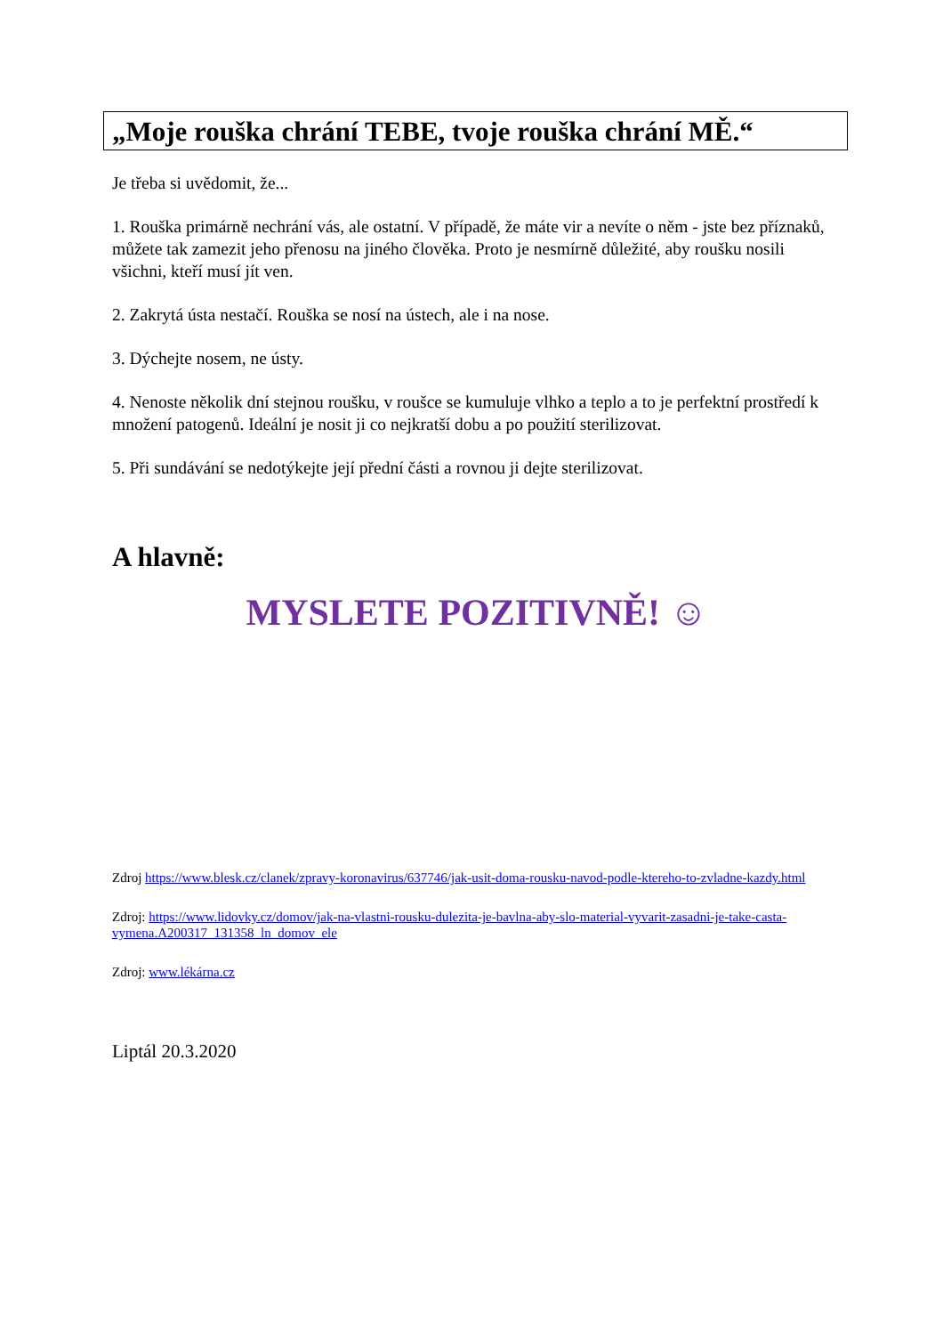„Moje rouška chrání TEBE, tvoje rouška chrání MĚ.“
Je třeba si uvědomit, že...
1. Rouška primárně nechrání vás, ale ostatní. V případě, že máte vir a nevíte o něm - jste bez příznaků, můžete tak zamezit jeho přenosu na jiného člověka. Proto je nesmírně důležité, aby roušku nosili všichni, kteří musí jít ven.
2. Zakrytá ústa nestačí. Rouška se nosí na ústech, ale i na nose.
3. Dýchejte nosem, ne ústy.
4. Nenoste několik dní stejnou roušku, v roušce se kumuluje vlhko a teplo a to je perfektní prostředí k množení patogenů. Ideální je nosit ji co nejkratší dobu a po použití sterilizovat.
5. Při sundávání se nedotýkejte její přední části a rovnou ji dejte sterilizovat.
A hlavně:
MYSLETE POZITIVNĚ! ☺
Zdroj https://www.blesk.cz/clanek/zpravy-koronavirus/637746/jak-usit-doma-rousku-navod-podle-ktereho-to-zvladne-kazdy.html
Zdroj: https://www.lidovky.cz/domov/jak-na-vlastni-rousku-dulezita-je-bavlna-aby-slo-material-vyvarit-zasadni-je-take-casta-vymena.A200317_131358_ln_domov_ele
Zdroj: www.lékárna.cz
Liptál 20.3.2020